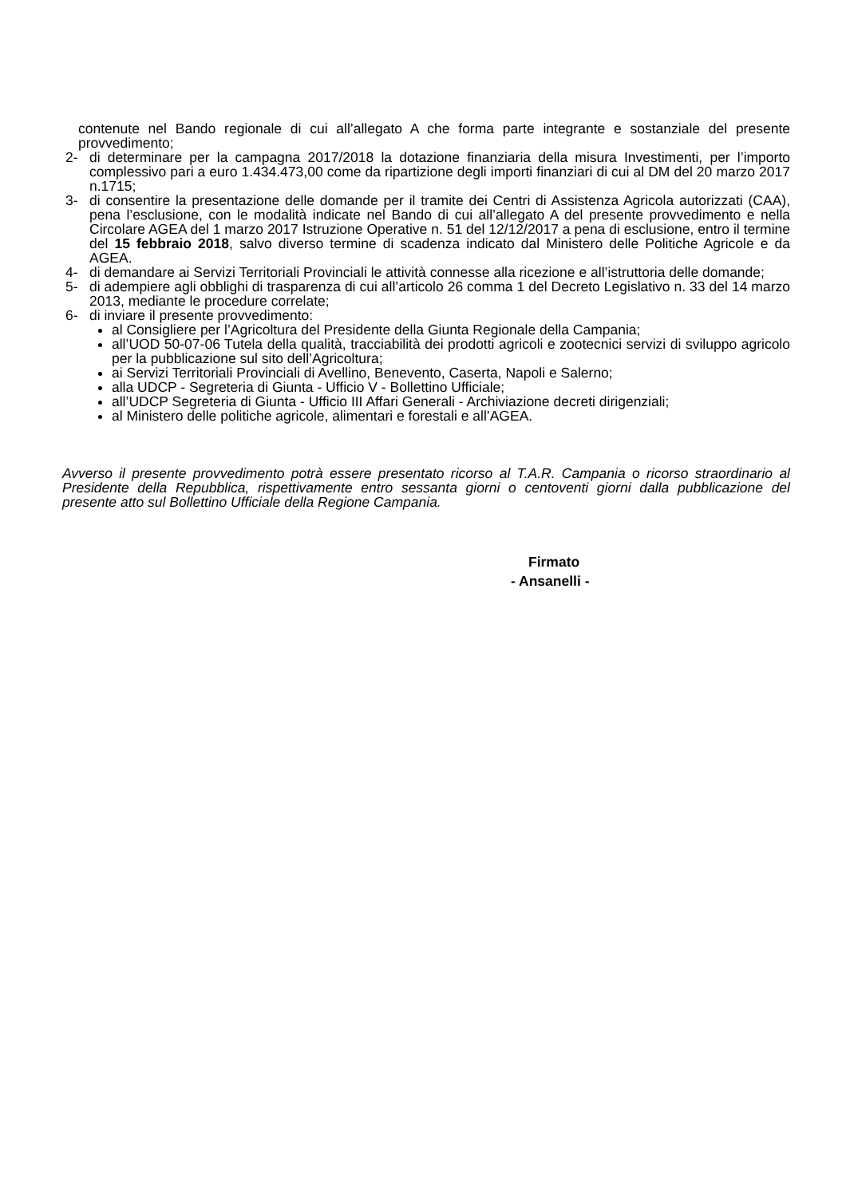contenute nel Bando regionale di cui all’allegato A che forma parte integrante e sostanziale del presente provvedimento;
2- di determinare per la campagna 2017/2018 la dotazione finanziaria della misura Investimenti, per l’importo complessivo pari a euro 1.434.473,00 come da ripartizione degli importi finanziari di cui al DM del 20 marzo 2017 n.1715;
3- di consentire la presentazione delle domande per il tramite dei Centri di Assistenza Agricola autorizzati (CAA), pena l’esclusione, con le modalità indicate nel Bando di cui all’allegato A del presente provvedimento e nella Circolare AGEA del 1 marzo 2017 Istruzione Operative n. 51 del 12/12/2017 a pena di esclusione, entro il termine del 15 febbraio 2018, salvo diverso termine di scadenza indicato dal Ministero delle Politiche Agricole e da AGEA.
4- di demandare ai Servizi Territoriali Provinciali le attività connesse alla ricezione e all’istruttoria delle domande;
5- di adempiere agli obblighi di trasparenza di cui all’articolo 26 comma 1 del Decreto Legislativo n. 33 del 14 marzo 2013, mediante le procedure correlate;
6- di inviare il presente provvedimento:
al Consigliere per l’Agricoltura del Presidente della Giunta Regionale della Campania;
all’UOD 50-07-06 Tutela della qualità, tracciabilità dei prodotti agricoli e zootecnici servizi di sviluppo agricolo per la pubblicazione sul sito dell’Agricoltura;
ai Servizi Territoriali Provinciali di Avellino, Benevento, Caserta, Napoli e Salerno;
alla UDCP - Segreteria di Giunta - Ufficio V - Bollettino Ufficiale;
all’UDCP Segreteria di Giunta - Ufficio III Affari Generali - Archiviazione decreti dirigenziali;
al Ministero delle politiche agricole, alimentari e forestali e all’AGEA.
Avverso il presente provvedimento potrà essere presentato ricorso al T.A.R. Campania o ricorso straordinario al Presidente della Repubblica, rispettivamente entro sessanta giorni o centoventi giorni dalla pubblicazione del presente atto sul Bollettino Ufficiale della Regione Campania.
Firmato
- Ansanelli -